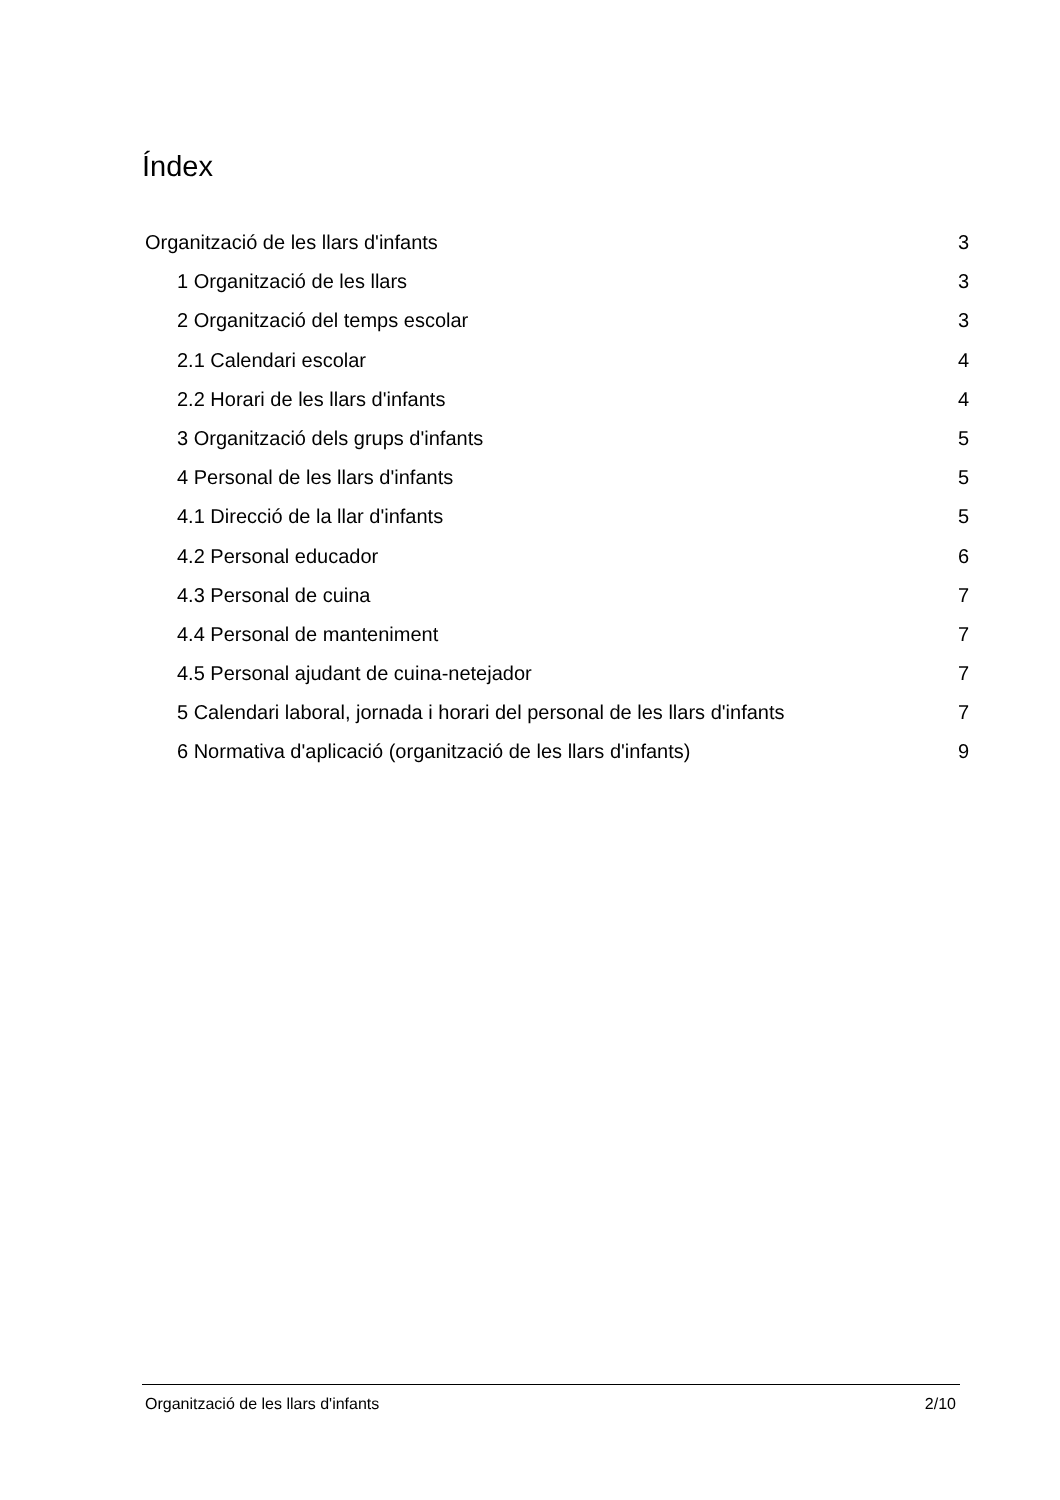Índex
Organització de les llars d'infants 3
1 Organització de les llars 3
2 Organització del temps escolar 3
2.1 Calendari escolar 4
2.2 Horari de les llars d'infants 4
3 Organització dels grups d'infants 5
4 Personal de les llars d'infants 5
4.1 Direcció de la llar d'infants 5
4.2 Personal educador 6
4.3 Personal de cuina 7
4.4 Personal de manteniment 7
4.5 Personal ajudant de cuina-netejador 7
5 Calendari laboral, jornada i horari del personal de les llars d'infants 7
6 Normativa d'aplicació (organització de les llars d'infants) 9
Organització de les llars d'infants 2/10